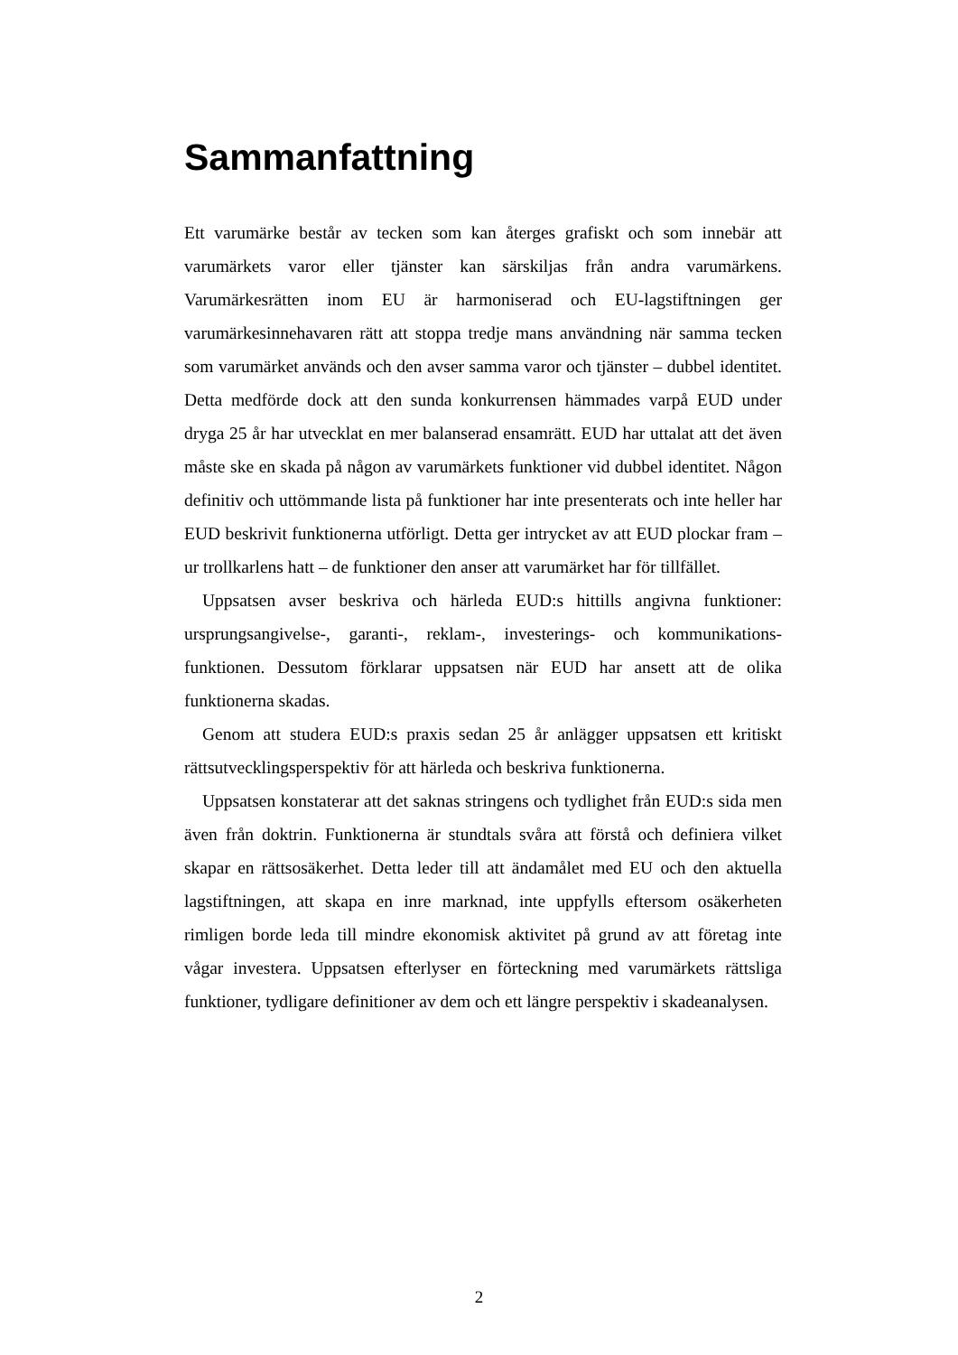Sammanfattning
Ett varumärke består av tecken som kan återges grafiskt och som innebär att varumärkets varor eller tjänster kan särskiljas från andra varumärkens. Varumärkesrätten inom EU är harmoniserad och EU-lagstiftningen ger varumärkesinnehavaren rätt att stoppa tredje mans användning när samma tecken som varumärket används och den avser samma varor och tjänster – dubbel identitet. Detta medförde dock att den sunda konkurrensen hämmades varpå EUD under dryga 25 år har utvecklat en mer balanserad ensamrätt. EUD har uttalat att det även måste ske en skada på någon av varumärkets funktioner vid dubbel identitet. Någon definitiv och uttömmande lista på funktioner har inte presenterats och inte heller har EUD beskrivit funktionerna utförligt. Detta ger intrycket av att EUD plockar fram – ur trollkarlens hatt – de funktioner den anser att varumärket har för tillfället.
Uppsatsen avser beskriva och härleda EUD:s hittills angivna funktioner: ursprungsangivelse-, garanti-, reklam-, investerings- och kommunikations-funktionen. Dessutom förklarar uppsatsen när EUD har ansett att de olika funktionerna skadas.
Genom att studera EUD:s praxis sedan 25 år anlägger uppsatsen ett kritiskt rättsutvecklingsperspektiv för att härleda och beskriva funktionerna.
Uppsatsen konstaterar att det saknas stringens och tydlighet från EUD:s sida men även från doktrin. Funktionerna är stundtals svåra att förstå och definiera vilket skapar en rättsosäkerhet. Detta leder till att ändamålet med EU och den aktuella lagstiftningen, att skapa en inre marknad, inte uppfylls eftersom osäkerheten rimligen borde leda till mindre ekonomisk aktivitet på grund av att företag inte vågar investera. Uppsatsen efterlyser en förteckning med varumärkets rättsliga funktioner, tydligare definitioner av dem och ett längre perspektiv i skadeanalysen.
2